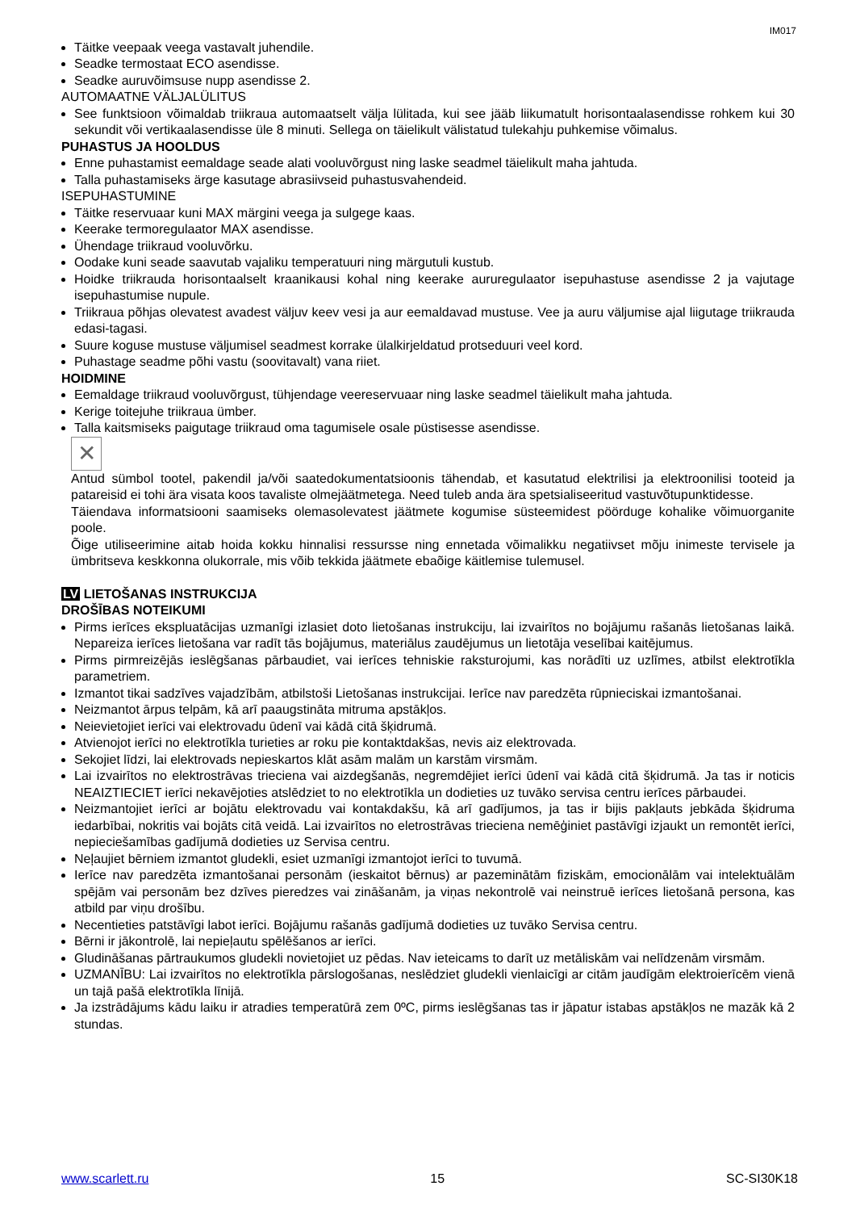IM017
Täitke veepaak veega vastavalt juhendile.
Seadke termostaat ECO asendisse.
Seadke auruvõimsuse nupp asendisse 2.
AUTOMAATNE VÄLJALÜLITUS
See funktsioon võimaldab triikraua automaatselt välja lülitada, kui see jääb liikumatult horisontaalasendisse rohkem kui 30 sekundit või vertikaalasendisse üle 8 minuti. Sellega on täielikult välistatud tulekahju puhkemise võimalus.
PUHASTUS JA HOOLDUS
Enne puhastamist eemaldage seade alati vooluvõrgust ning laske seadmel täielikult maha jahtuda.
Talla puhastamiseks ärge kasutage abrasiivseid puhastusvahendeid.
ISEPUHASTUMINE
Täitke reservuaar kuni MAX märgini veega ja sulgege kaas.
Keerake termoregulaator MAX asendisse.
Ühendage triikraud vooluvõrku.
Oodake kuni seade saavutab vajaliku temperatuuri ning märgutuli kustub.
Hoidke triikrauda horisontaalselt kraanikausi kohal ning keerake aururegulaator isepuhastuse asendisse 2 ja vajutage isepuhastumise nupule.
Triikraua põhjas olevatest avadest väljuv keev vesi ja aur eemaldavad mustuse. Vee ja auru väljumise ajal liigutage triikrauda edasi-tagasi.
Suure koguse mustuse väljumisel seadmest korrake ülalkirjeldatud protseduuri veel kord.
Puhastage seadme põhi vastu (soovitavalt) vana riiet.
HOIDMINE
Eemaldage triikraud vooluvõrgust, tühjendage veereservuaar ning laske seadmel täielikult maha jahtuda.
Kerige toitejuhe triikraua ümber.
Talla kaitsmiseks paigutage triikraud oma tagumisele osale püstisesse asendisse.
✕
Antud sümbol tootel, pakendil ja/või saatedokumentatsioonis tähendab, et kasutatud elektrilisi ja elektroonilisi tooteid ja patareisid ei tohi ära visata koos tavaliste olmejäätmetega. Need tuleb anda ära spetsialiseeritud vastuvõtupunktidesse.
Täiendava informatsiooni saamiseks olemasolevatest jäätmete kogumise süsteemidest pöörduge kohalike võimuorganite poole.
Õige utiliseerimine aitab hoida kokku hinnalisi ressursse ning ennetada võimalikku negatiivset mõju inimeste tervisele ja ümbritseva keskkonna olukorrale, mis võib tekkida jäätmete ebaõige käitlemise tulemusel.
LV LIETOŠANAS INSTRUKCIJA
DROŠĪBAS NOTEIKUMI
Pirms ierīces ekspluatācijas uzmanīgi izlasiet doto lietošanas instrukciju, lai izvairītos no bojājumu rašanās lietošanas laikā. Nepareiza ierīces lietošana var radīt tās bojājumus, materiālus zaudējumus un lietotāja veselībai kaitējumus.
Pirms pirmreizējās ieslēgšanas pārbaudiet, vai ierīces tehniskie raksturojumi, kas norādīti uz uzlīmes, atbilst elektrotīkla parametriem.
Izmantot tikai sadzīves vajadzībām, atbilstoši Lietošanas instrukcijai. Ierīce nav paredzēta rūpnieciskai izmantošanai.
Neizmantot ārpus telpām, kā arī paaugstināta mitruma apstākļos.
Neievietojiet ierīci vai elektrovadu ūdenī vai kādā citā šķidrumā.
Atvienojot ierīci no elektrotīkla turieties ar roku pie kontaktdakšas, nevis aiz elektrovada.
Sekojiet līdzi, lai elektrovads nepieskartos klāt asām malām un karstām virsmām.
Lai izvairītos no elektrostrāvas trieciena vai aizdegšanās, negremdējiet ierīci ūdenī vai kādā citā šķidrumā. Ja tas ir noticis NEAIZTIECIET ierīci nekavējoties atslēdziet to no elektrotīkla un dodieties uz tuvāko servisa centru ierīces pārbaudei.
Neizmantojiet ierīci ar bojātu elektrovadu vai kontakdakšu, kā arī gadījumos, ja tas ir bijis pakļauts jebkāda šķidruma iedarbībai, nokritis vai bojāts citā veidā. Lai izvairītos no eletrostrāvas trieciena nemēģiniet pastāvīgi izjaukt un remontēt ierīci, nepieciešamības gadījumā dodieties uz Servisa centru.
Neļaujiet bērniem izmantot gludekli, esiet uzmanīgi izmantojot ierīci to tuvumā.
Ierīce nav paredzēta izmantošanai personām (ieskaitot bērnus) ar pazeminātām fiziskām, emocionālām vai intelektuālām spējām vai personām bez dzīves pieredzes vai zināšanām, ja viņas nekontrolē vai neinstruē ierīces lietošanā persona, kas atbild par viņu drošību.
Necentieties patstāvīgi labot ierīci. Bojājumu rašanās gadījumā dodieties uz tuvāko Servisa centru.
Bērni ir jākontrolē, lai nepieļautu spēlēšanos ar ierīci.
Gludināšanas pārtraukumos gludekli novietojiet uz pēdas. Nav ieteicams to darīt uz metāliskām vai nelīdzenām virsmām.
UZMANĪBU: Lai izvairītos no elektrotīkla pārslogošanas, neslēdziet gludekli vienlaicīgi ar citām jaudīgām elektroierīcēm vienā un tajā pašā elektrotīkla līnijā.
Ja izstrādājums kādu laiku ir atradies temperatūrā zem 0ºC, pirms ieslēgšanas tas ir jāpatur istabas apstākļos ne mazāk kā 2 stundas.
www.scarlett.ru 15 SC-SI30K18